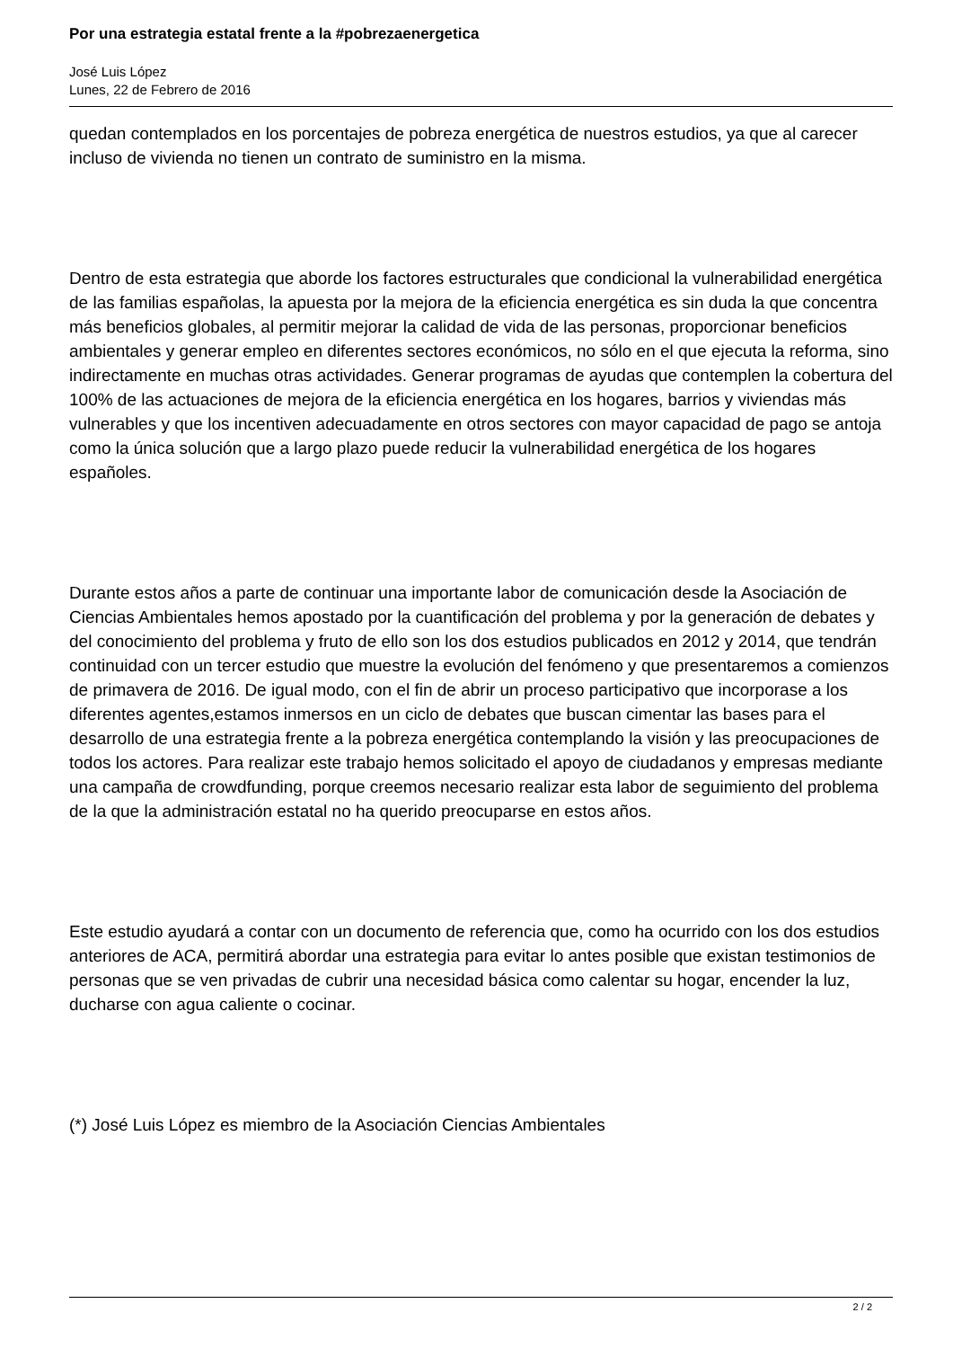Por una estrategia estatal frente a la #pobrezaenergetica
José Luis López
Lunes, 22 de Febrero de 2016
quedan contemplados en los porcentajes de pobreza energética de nuestros estudios, ya que al carecer incluso de vivienda no tienen un contrato de suministro en la misma.
Dentro de esta estrategia que aborde los factores estructurales que condicional la vulnerabilidad energética de las familias españolas, la apuesta por la mejora de la eficiencia energética es sin duda la que concentra más beneficios globales, al permitir mejorar la calidad de vida de las personas, proporcionar beneficios ambientales y generar empleo en diferentes sectores económicos, no sólo en el que ejecuta la reforma, sino indirectamente en muchas otras actividades. Generar programas de ayudas que contemplen la cobertura del 100% de las actuaciones de mejora de la eficiencia energética en los hogares, barrios y viviendas más vulnerables y que los incentiven adecuadamente en otros sectores con mayor capacidad de pago se antoja como la única solución que a largo plazo puede reducir la vulnerabilidad energética de los hogares españoles.
Durante estos años a parte de continuar una importante labor de comunicación desde la Asociación de Ciencias Ambientales hemos apostado por la cuantificación del problema y por la generación de debates y del conocimiento del problema y fruto de ello son los dos estudios publicados en 2012 y 2014, que tendrán continuidad con un tercer estudio que muestre la evolución del fenómeno y que presentaremos a comienzos de primavera de 2016. De igual modo, con el fin de abrir un proceso participativo que incorporase a los diferentes agentes,estamos inmersos en un ciclo de debates que buscan cimentar las bases para el desarrollo de una estrategia frente a la pobreza energética contemplando la visión y las preocupaciones de todos los actores. Para realizar este trabajo hemos solicitado el apoyo de ciudadanos y empresas mediante una campaña de crowdfunding, porque creemos necesario realizar esta labor de seguimiento del problema de la que la administración estatal no ha querido preocuparse en estos años.
Este estudio ayudará a contar con un documento de referencia que, como ha ocurrido con los dos estudios anteriores de ACA, permitirá abordar una estrategia para evitar lo antes posible que existan testimonios de personas que se ven privadas de cubrir una necesidad básica como calentar su hogar, encender la luz, ducharse con agua caliente o cocinar.
(*) José Luis López es miembro de la Asociación Ciencias Ambientales
2 / 2